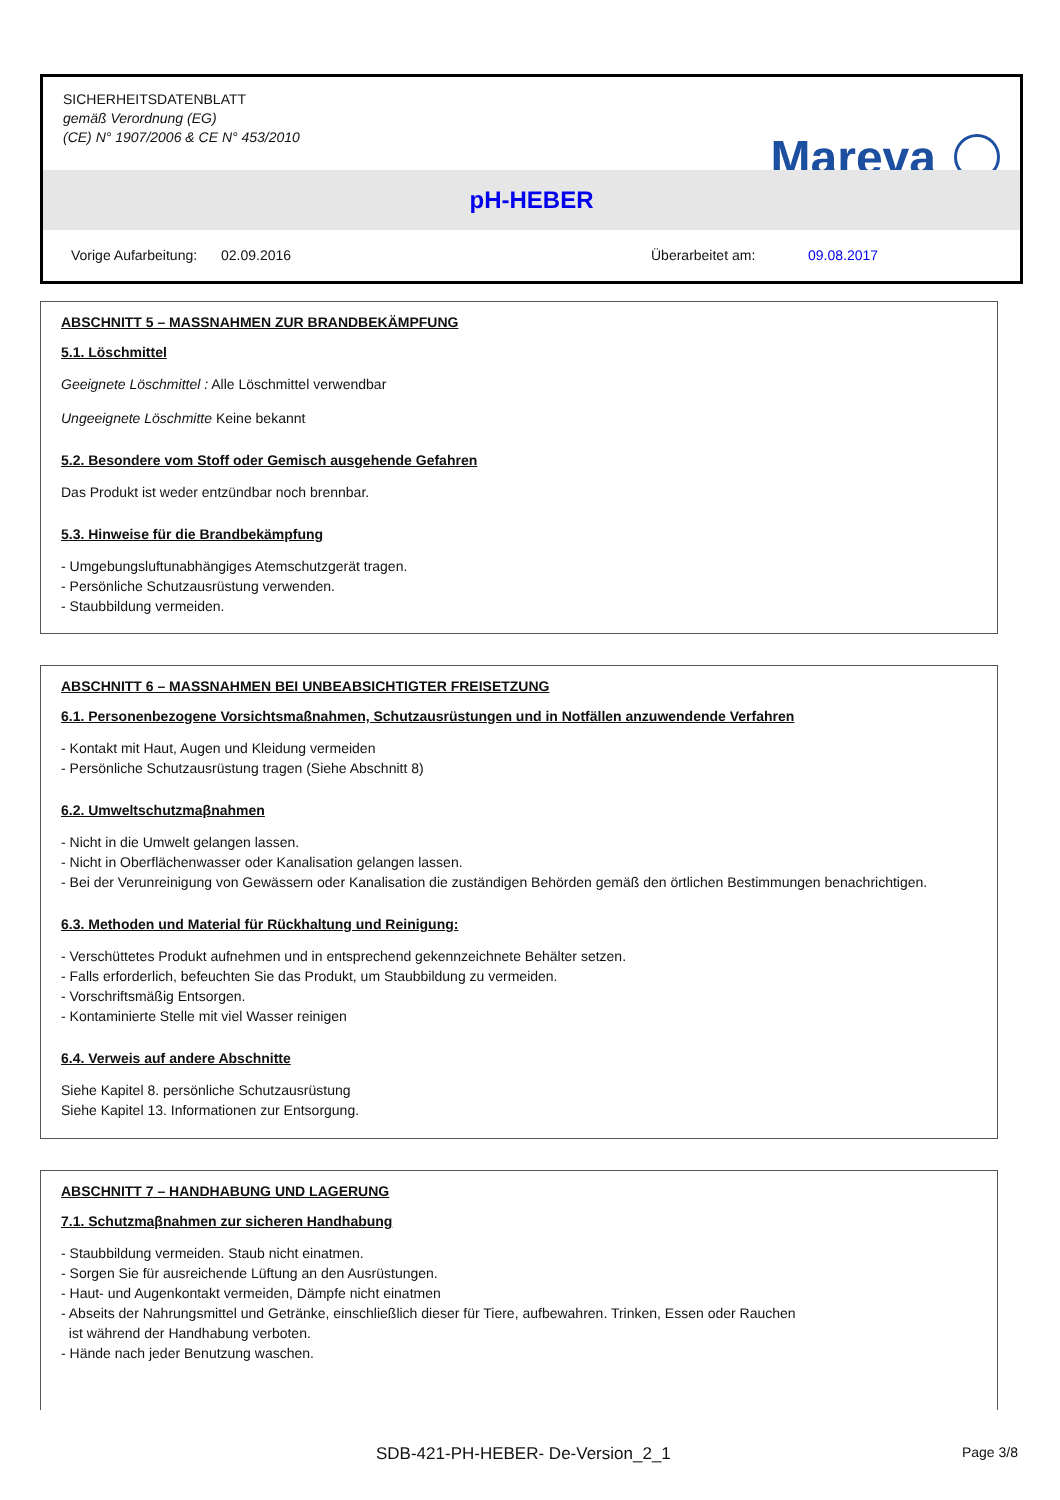SICHERHEITSDATENBLATT
gemäß Verordnung (EG)
(CE) N° 1907/2006 & CE N° 453/2010
Mareva
pH-HEBER
Vorige Aufarbeitung: 02.09.2016 Überarbeitet am: 09.08.2017
ABSCHNITT 5 – MASSNAHMEN ZUR BRANDBEKÄMPFUNG
5.1. Löschmittel
Geeignete Löschmittel : Alle Löschmittel verwendbar
Ungeeignete Löschmitte Keine bekannt
5.2. Besondere vom Stoff oder Gemisch ausgehende Gefahren
Das Produkt ist weder entzündbar noch brennbar.
5.3. Hinweise für die Brandbekämpfung
- Umgebungsluftunabhängiges Atemschutzgerät tragen.
- Persönliche Schutzausrüstung verwenden.
- Staubbildung vermeiden.
ABSCHNITT 6 – MASSNAHMEN BEI UNBEABSICHTIGTER FREISETZUNG
6.1. Personenbezogene Vorsichtsmaßnahmen, Schutzausrüstungen und in Notfällen anzuwendende Verfahren
- Kontakt mit Haut, Augen und Kleidung vermeiden
- Persönliche Schutzausrüstung tragen (Siehe Abschnitt 8)
6.2. Umweltschutzmaβnahmen
- Nicht in die Umwelt gelangen lassen.
- Nicht in Oberflächenwasser oder Kanalisation gelangen lassen.
- Bei der Verunreinigung von Gewässern oder Kanalisation die zuständigen Behörden gemäß den örtlichen Bestimmungen benachrichtigen.
6.3. Methoden und Material für Rückhaltung und Reinigung:
- Verschüttetes Produkt aufnehmen und in entsprechend gekennzeichnete Behälter setzen.
- Falls erforderlich, befeuchten Sie das Produkt, um Staubbildung zu vermeiden.
- Vorschriftsmäßig Entsorgen.
- Kontaminierte Stelle mit viel Wasser reinigen
6.4. Verweis auf andere Abschnitte
Siehe Kapitel 8. persönliche Schutzausrüstung
Siehe Kapitel 13. Informationen zur Entsorgung.
ABSCHNITT 7 – HANDHABUNG UND LAGERUNG
7.1. Schutzmaβnahmen zur sicheren Handhabung
- Staubbildung vermeiden. Staub nicht einatmen.
- Sorgen Sie für ausreichende Lüftung an den Ausrüstungen.
- Haut- und Augenkontakt vermeiden, Dämpfe nicht einatmen
- Abseits der Nahrungsmittel und Getränke, einschließlich dieser für Tiere, aufbewahren. Trinken, Essen oder Rauchen
ist während der Handhabung verboten.
- Hände nach jeder Benutzung waschen.
SDB-421-PH-HEBER- De-Version_2_1 Page 3/8